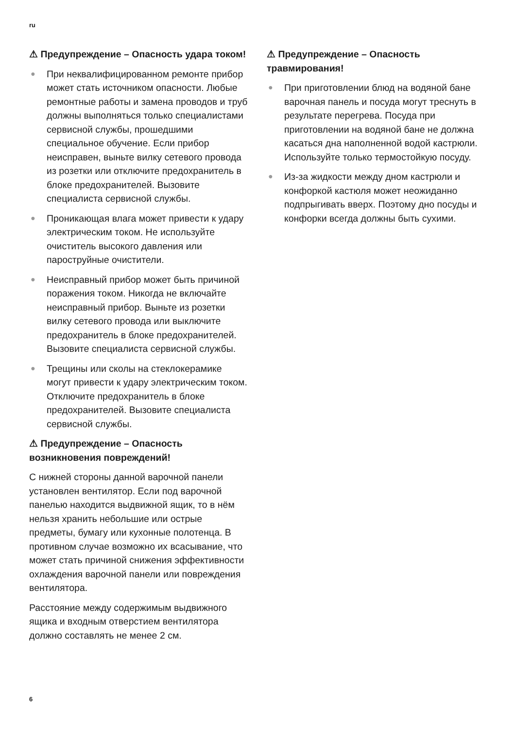ru
⚠ Предупреждение – Опасность удара током!
● При неквалифицированном ремонте прибор может стать источником опасности. Любые ремонтные работы и замена проводов и труб должны выполняться только специалистами сервисной службы, прошедшими специальное обучение. Если прибор неисправен, выньте вилку сетевого провода из розетки или отключите предохранитель в блоке предохранителей. Вызовите специалиста сервисной службы.
● Проникающая влага может привести к удару электрическим током. Не используйте очиститель высокого давления или пароструйные очистители.
● Неисправный прибор может быть причиной поражения током. Никогда не включайте неисправный прибор. Выньте из розетки вилку сетевого провода или выключите предохранитель в блоке предохранителей. Вызовите специалиста сервисной службы.
● Трещины или сколы на стеклокерамике могут привести к удару электрическим током. Отключите предохранитель в блоке предохранителей. Вызовите специалиста сервисной службы.
⚠ Предупреждение – Опасность возникновения повреждений!
С нижней стороны данной варочной панели установлен вентилятор. Если под варочной панелью находится выдвижной ящик, то в нём нельзя хранить небольшие или острые предметы, бумагу или кухонные полотенца. В противном случае возможно их всасывание, что может стать причиной снижения эффективности охлаждения варочной панели или повреждения вентилятора.
Расстояние между содержимым выдвижного ящика и входным отверстием вентилятора должно составлять не менее 2 см.
⚠ Предупреждение – Опасность травмирования!
● При приготовлении блюд на водяной бане варочная панель и посуда могут треснуть в результате перегрева. Посуда при приготовлении на водяной бане не должна касаться дна наполненной водой кастрюли. Используйте только термостойкую посуду.
● Из-за жидкости между дном кастрюли и конфоркой кастюля может неожиданно подпрыгивать вверх. Поэтому дно посуды и конфорки всегда должны быть сухими.
6